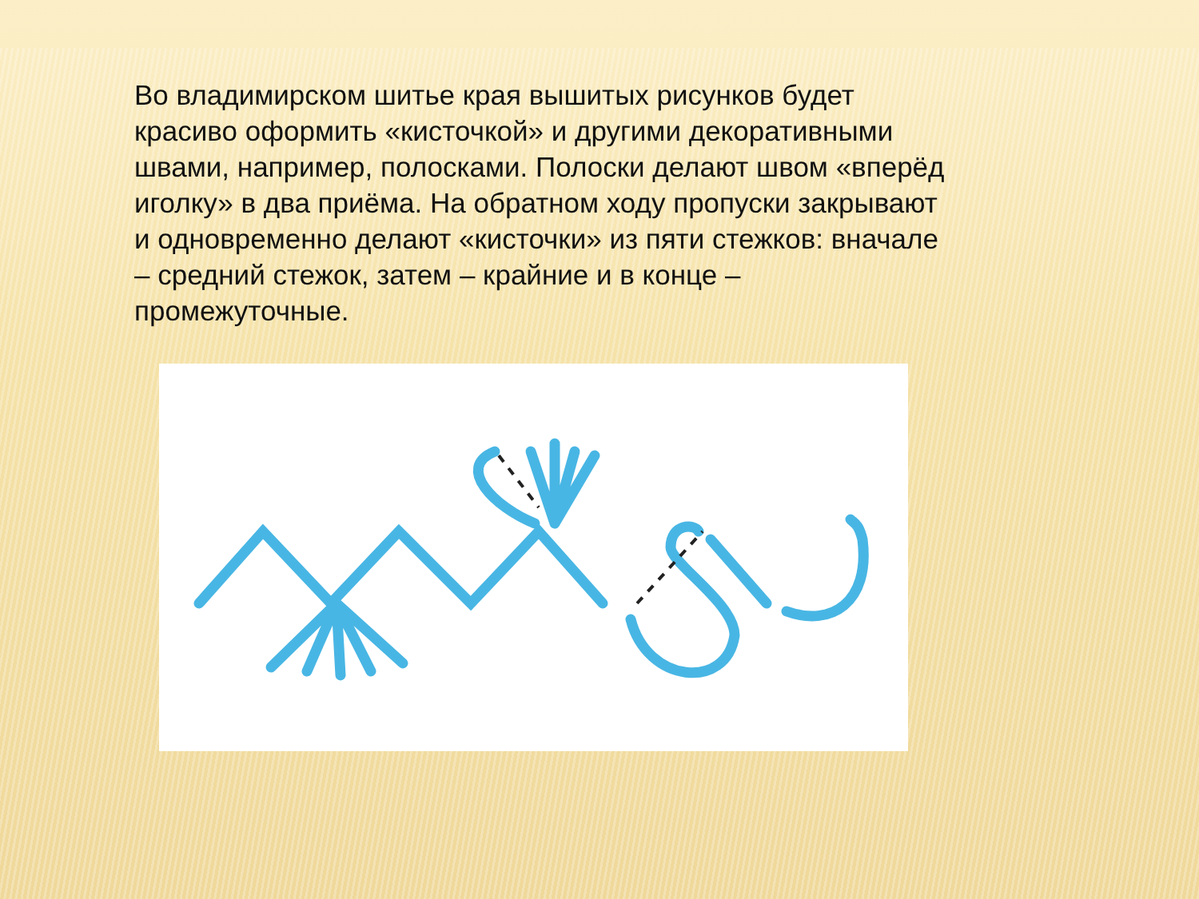Во владимирском шитье края вышитых рисунков будет красиво оформить «кисточкой» и другими декоративными швами, например, полосками. Полоски делают швом «вперёд иголку» в два приёма. На обратном ходу пропуски закрывают и одновременно делают «кисточки» из пяти стежков: вначале – средний стежок, затем – крайние и в конце – промежуточные.